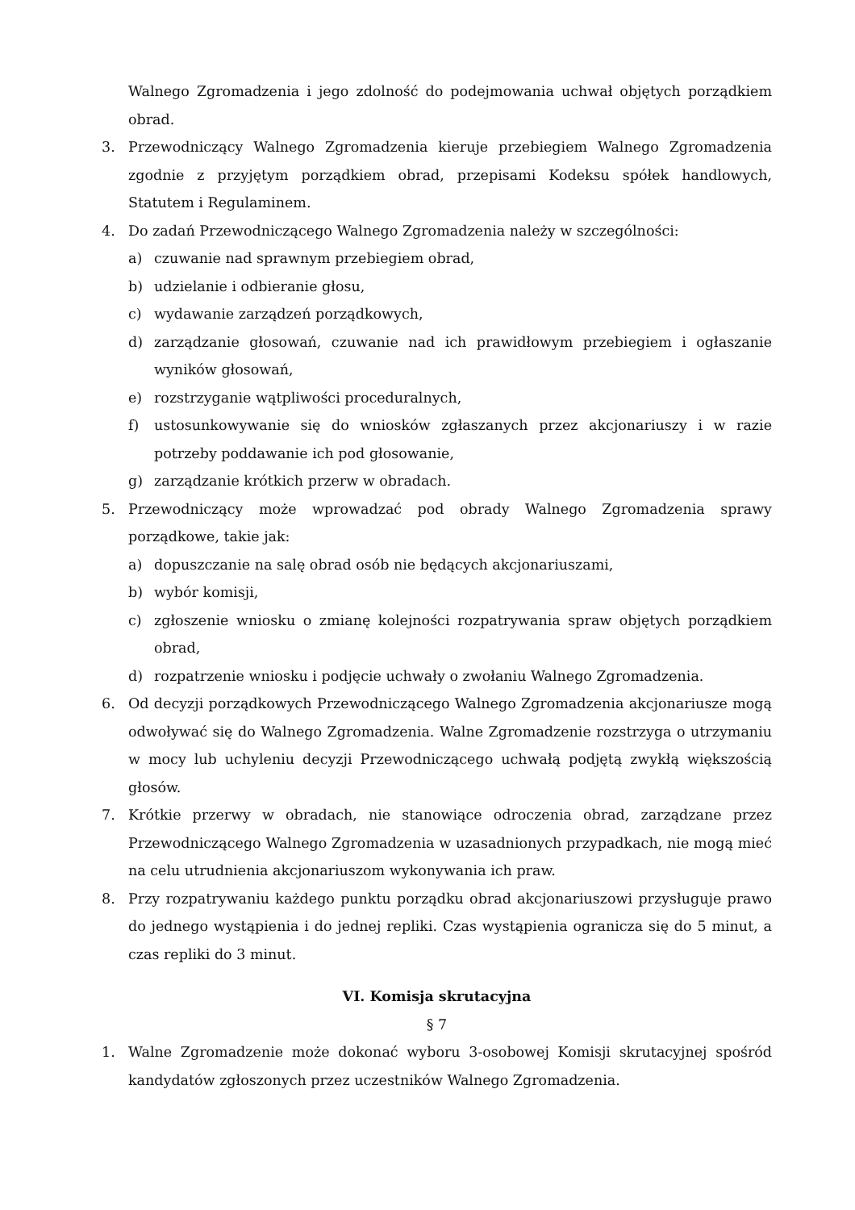Walnego Zgromadzenia i jego zdolność do podejmowania uchwał objętych porządkiem obrad.
3. Przewodniczący Walnego Zgromadzenia kieruje przebiegiem Walnego Zgromadzenia zgodnie z przyjętym porządkiem obrad, przepisami Kodeksu spółek handlowych, Statutem i Regulaminem.
4. Do zadań Przewodniczącego Walnego Zgromadzenia należy w szczególności:
a) czuwanie nad sprawnym przebiegiem obrad,
b) udzielanie i odbieranie głosu,
c) wydawanie zarządzeń porządkowych,
d) zarządzanie głosowań, czuwanie nad ich prawidłowym przebiegiem i ogłaszanie wyników głosowań,
e) rozstrzyganie wątpliwości proceduralnych,
f) ustosunkowywanie się do wniosków zgłaszanych przez akcjonariuszy i w razie potrzeby poddawanie ich pod głosowanie,
g) zarządzanie krótkich przerw w obradach.
5. Przewodniczący może wprowadzać pod obrady Walnego Zgromadzenia sprawy porządkowe, takie jak:
a) dopuszczanie na salę obrad osób nie będących akcjonariuszami,
b) wybór komisji,
c) zgłoszenie wniosku o zmianę kolejności rozpatrywania spraw objętych porządkiem obrad,
d) rozpatrzenie wniosku i podjęcie uchwały o zwołaniu Walnego Zgromadzenia.
6. Od decyzji porządkowych Przewodniczącego Walnego Zgromadzenia akcjonariusze mogą odwoływać się do Walnego Zgromadzenia. Walne Zgromadzenie rozstrzyga o utrzymaniu w mocy lub uchyleniu decyzji Przewodniczącego uchwałą podjętą zwykłą większością głosów.
7. Krótkie przerwy w obradach, nie stanowiące odroczenia obrad, zarządzane przez Przewodniczącego Walnego Zgromadzenia w uzasadnionych przypadkach, nie mogą mieć na celu utrudnienia akcjonariuszom wykonywania ich praw.
8. Przy rozpatrywaniu każdego punktu porządku obrad akcjonariuszowi przysługuje prawo do jednego wystąpienia i do jednej repliki. Czas wystąpienia ogranicza się do 5 minut, a czas repliki do 3 minut.
VI. Komisja skrutacyjna
§ 7
1. Walne Zgromadzenie może dokonać wyboru 3-osobowej Komisji skrutacyjnej spośród kandydatów zgłoszonych przez uczestników Walnego Zgromadzenia.